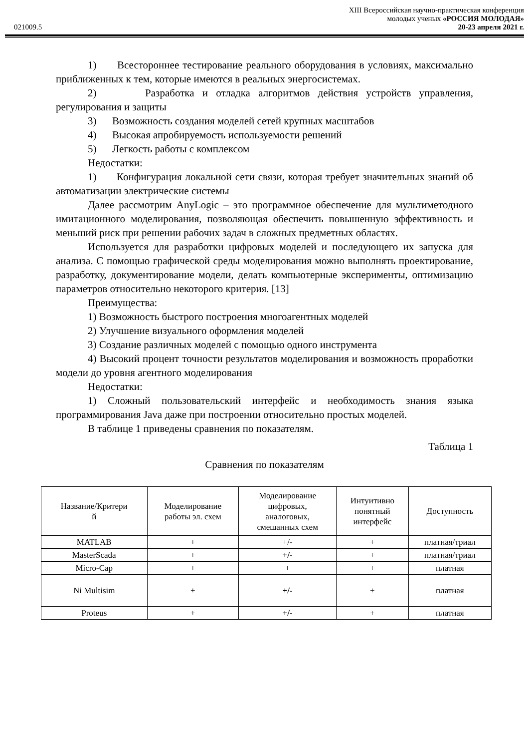XIII Всероссийская научно-практическая конференция
молодых ученых «РОССИЯ МОЛОДАЯ»
021009.5 20-23 апреля 2021 г.
1) Всестороннее тестирование реального оборудования в условиях, максимально приближенных к тем, которые имеются в реальных энергосистемах.
2) Разработка и отладка алгоритмов действия устройств управления, регулирования и защиты
3) Возможность создания моделей сетей крупных масштабов
4) Высокая апробируемость используемости решений
5) Легкость работы с комплексом
Недостатки:
1) Конфигурация локальной сети связи, которая требует значительных знаний об автоматизации электрические системы
Далее рассмотрим AnyLogic – это программное обеспечение для мультиметодного имитационного моделирования, позволяющая обеспечить повышенную эффективность и меньший риск при решении рабочих задач в сложных предметных областях.
Используется для разработки цифровых моделей и последующего их запуска для анализа. С помощью графической среды моделирования можно выполнять проектирование, разработку, документирование модели, делать компьютерные эксперименты, оптимизацию параметров относительно некоторого критерия. [13]
Преимущества:
1) Возможность быстрого построения многоагентных моделей
2) Улучшение визуального оформления моделей
3) Создание различных моделей с помощью одного инструмента
4) Высокий процент точности результатов моделирования и возможность проработки модели до уровня агентного моделирования
Недостатки:
1) Сложный пользовательский интерфейс и необходимость знания языка программирования Java даже при построении относительно простых моделей.
В таблице 1 приведены сравнения по показателям.
Таблица 1
Сравнения по показателям
| Название/Критери й | Моделирование работы эл. схем | Моделирование цифровых, аналоговых, смешанных схем | Интуитивно понятный интерфейс | Доступность |
| MATLAB | + | +/- | + | платная/триал |
| MasterScada | + | +/- | + | платная/триал |
| Micro-Cap | + | + | + | платная |
| Ni Multisim | + | +/- | + | платная |
| Proteus | + | +/- | + | платная |